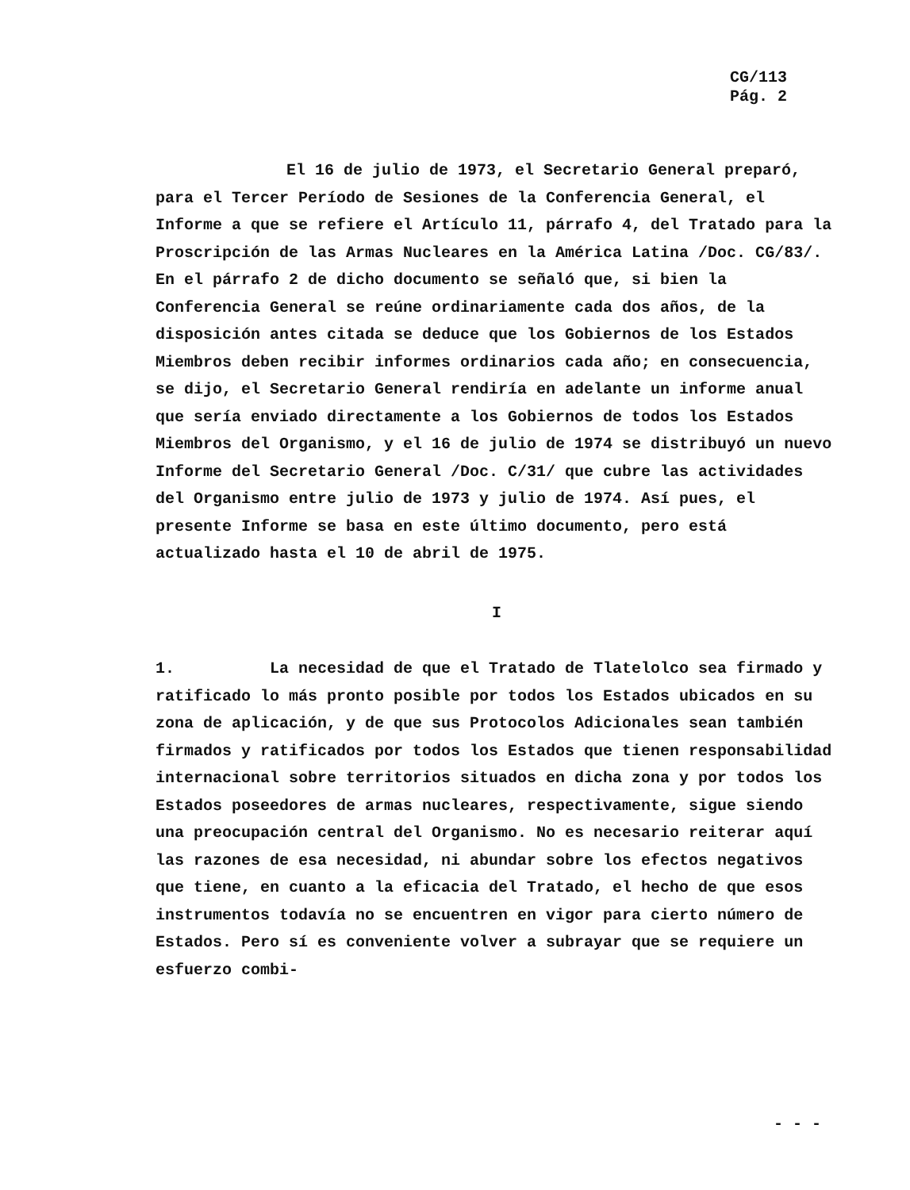CG/113
Pág. 2
El 16 de julio de 1973, el Secretario General preparó, para el Tercer Período de Sesiones de la Conferencia General, el Informe a que se refiere el Artículo 11, párrafo 4, del Tratado para la Proscripción de las Armas Nucleares en la América Latina /Doc. CG/83/. En el párrafo 2 de dicho documento se señaló que, si bien la Conferencia General se reúne ordinariamente cada dos años, de la disposición antes citada se deduce que los Gobiernos de los Estados Miembros deben recibir informes ordinarios cada año; en consecuencia, se dijo, el Secretario General rendiría en adelante un informe anual que sería enviado directamente a los Gobiernos de todos los Estados Miembros del Organismo, y el 16 de julio de 1974 se distribuyó un nuevo Informe del Secretario General /Doc. C/31/ que cubre las actividades del Organismo entre julio de 1973 y julio de 1974. Así pues, el presente Informe se basa en este último documento, pero está actualizado hasta el 10 de abril de 1975.
I
1. La necesidad de que el Tratado de Tlatelolco sea firmado y ratificado lo más pronto posible por todos los Estados ubicados en su zona de aplicación, y de que sus Protocolos Adicionales sean también firmados y ratificados por todos los Estados que tienen responsabilidad internacional sobre territorios situados en dicha zona y por todos los Estados poseedores de armas nucleares, respectivamente, sigue siendo una preocupación central del Organismo. No es necesario reiterar aquí las razones de esa necesidad, ni abundar sobre los efectos negativos que tiene, en cuanto a la eficacia del Tratado, el hecho de que esos instrumentos todavía no se encuentren en vigor para cierto número de Estados. Pero sí es conveniente volver a subrayar que se requiere un esfuerzo combi-
- - -